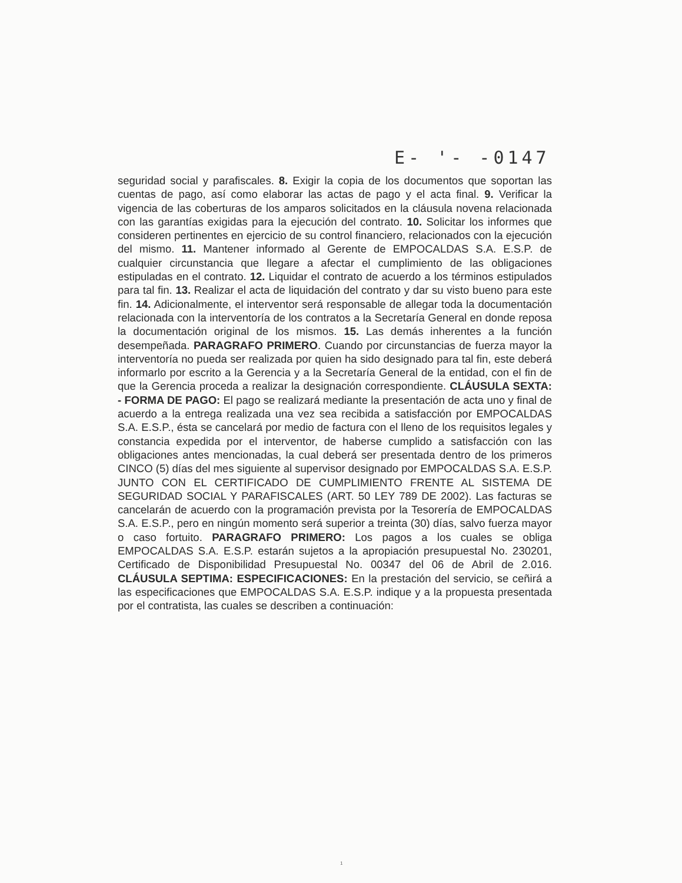E- '- -0147
seguridad social y parafiscales. 8. Exigir la copia de los documentos que soportan las cuentas de pago, así como elaborar las actas de pago y el acta final. 9. Verificar la vigencia de las coberturas de los amparos solicitados en la cláusula novena relacionada con las garantías exigidas para la ejecución del contrato. 10. Solicitar los informes que consideren pertinentes en ejercicio de su control financiero, relacionados con la ejecución del mismo. 11. Mantener informado al Gerente de EMPOCALDAS S.A. E.S.P. de cualquier circunstancia que llegare a afectar el cumplimiento de las obligaciones estipuladas en el contrato. 12. Liquidar el contrato de acuerdo a los términos estipulados para tal fin. 13. Realizar el acta de liquidación del contrato y dar su visto bueno para este fin. 14. Adicionalmente, el interventor será responsable de allegar toda la documentación relacionada con la interventoría de los contratos a la Secretaría General en donde reposa la documentación original de los mismos. 15. Las demás inherentes a la función desempeñada. PARAGRAFO PRIMERO. Cuando por circunstancias de fuerza mayor la interventoría no pueda ser realizada por quien ha sido designado para tal fin, este deberá informarlo por escrito a la Gerencia y a la Secretaría General de la entidad, con el fin de que la Gerencia proceda a realizar la designación correspondiente. CLÁUSULA SEXTA: - FORMA DE PAGO: El pago se realizará mediante la presentación de acta uno y final de acuerdo a la entrega realizada una vez sea recibida a satisfacción por EMPOCALDAS S.A. E.S.P., ésta se cancelará por medio de factura con el lleno de los requisitos legales y constancia expedida por el interventor, de haberse cumplido a satisfacción con las obligaciones antes mencionadas, la cual deberá ser presentada dentro de los primeros CINCO (5) días del mes siguiente al supervisor designado por EMPOCALDAS S.A. E.S.P. JUNTO CON EL CERTIFICADO DE CUMPLIMIENTO FRENTE AL SISTEMA DE SEGURIDAD SOCIAL Y PARAFISCALES (ART. 50 LEY 789 DE 2002). Las facturas se cancelarán de acuerdo con la programación prevista por la Tesorería de EMPOCALDAS S.A. E.S.P., pero en ningún momento será superior a treinta (30) días, salvo fuerza mayor o caso fortuito. PARAGRAFO PRIMERO: Los pagos a los cuales se obliga EMPOCALDAS S.A. E.S.P. estarán sujetos a la apropiación presupuestal No. 230201, Certificado de Disponibilidad Presupuestal No. 00347 del 06 de Abril de 2.016. CLÁUSULA SEPTIMA: ESPECIFICACIONES: En la prestación del servicio, se ceñirá a las especificaciones que EMPOCALDAS S.A. E.S.P. indique y a la propuesta presentada por el contratista, las cuales se describen a continuación:
1